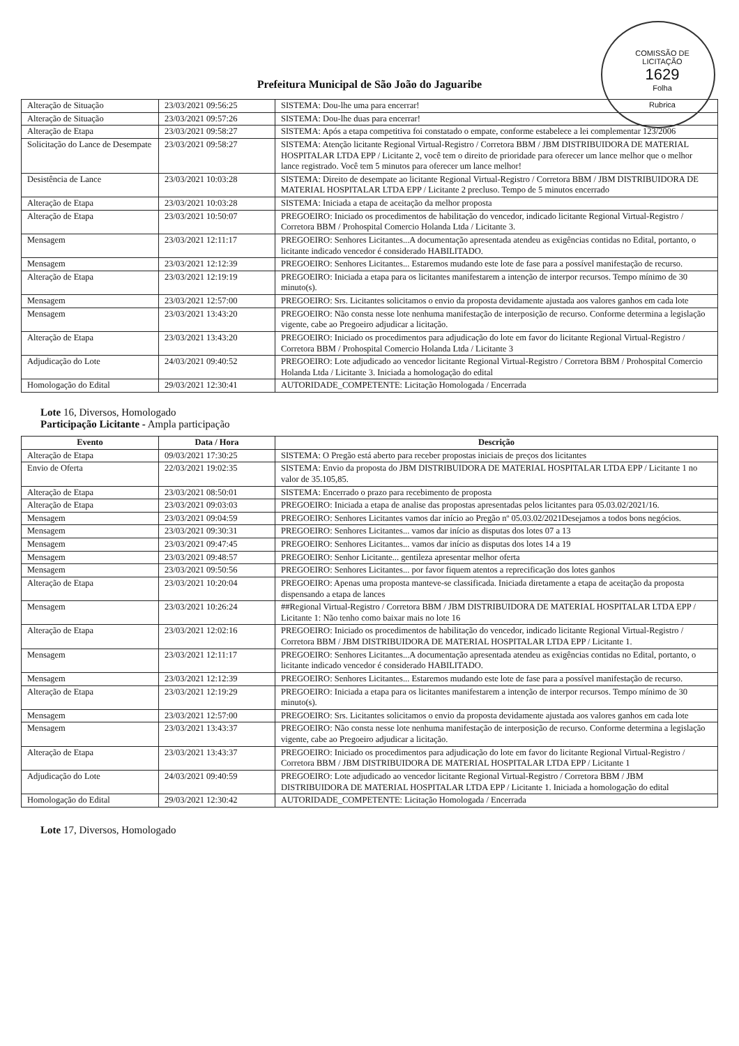COMISSÃO DE LICITAÇÃO
1629
Folha
Rubrica
Prefeitura Municipal de São João do Jaguaribe
| Alteração de Situação | 23/03/2021 09:56:25 | SISTEMA: Dou-lhe uma para encerrar! |
| Alteração de Situação | 23/03/2021 09:57:26 | SISTEMA: Dou-lhe duas para encerrar! |
| Alteração de Etapa | 23/03/2021 09:58:27 | SISTEMA: Após a etapa competitiva foi constatado o empate, conforme estabelece a lei complementar 123/2006 |
| Solicitação do Lance de Desempate | 23/03/2021 09:58:27 | SISTEMA: Atenção licitante Regional Virtual-Registro / Corretora BBM / JBM DISTRIBUIDORA DE MATERIAL HOSPITALAR LTDA EPP / Licitante 2, você tem o direito de prioridade para oferecer um lance melhor que o melhor lance registrado. Você tem 5 minutos para oferecer um lance melhor! |
| Desistência de Lance | 23/03/2021 10:03:28 | SISTEMA: Direito de desempate ao licitante Regional Virtual-Registro / Corretora BBM / JBM DISTRIBUIDORA DE MATERIAL HOSPITALAR LTDA EPP / Licitante 2 precluso. Tempo de 5 minutos encerrado |
| Alteração de Etapa | 23/03/2021 10:03:28 | SISTEMA: Iniciada a etapa de aceitação da melhor proposta |
| Alteração de Etapa | 23/03/2021 10:50:07 | PREGOEIRO: Iniciado os procedimentos de habilitação do vencedor, indicado licitante Regional Virtual-Registro / Corretora BBM / Prohospital Comercio Holanda Ltda / Licitante 3. |
| Mensagem | 23/03/2021 12:11:17 | PREGOEIRO: Senhores Licitantes...A documentação apresentada atendeu as exigências contidas no Edital, portanto, o licitante indicado vencedor é considerado HABILITADO. |
| Mensagem | 23/03/2021 12:12:39 | PREGOEIRO: Senhores Licitantes... Estaremos mudando este lote de fase para a possível manifestação de recurso. |
| Alteração de Etapa | 23/03/2021 12:19:19 | PREGOEIRO: Iniciada a etapa para os licitantes manifestarem a intenção de interpor recursos. Tempo mínimo de 30 minuto(s). |
| Mensagem | 23/03/2021 12:57:00 | PREGOEIRO: Srs. Licitantes solicitamos o envio da proposta devidamente ajustada aos valores ganhos em cada lote |
| Mensagem | 23/03/2021 13:43:20 | PREGOEIRO: Não consta nesse lote nenhuma manifestação de interposição de recurso. Conforme determina a legislação vigente, cabe ao Pregoeiro adjudicar a licitação. |
| Alteração de Etapa | 23/03/2021 13:43:20 | PREGOEIRO: Iniciado os procedimentos para adjudicação do lote em favor do licitante Regional Virtual-Registro / Corretora BBM / Prohospital Comercio Holanda Ltda / Licitante 3 |
| Adjudicação do Lote | 24/03/2021 09:40:52 | PREGOEIRO: Lote adjudicado ao vencedor licitante Regional Virtual-Registro / Corretora BBM / Prohospital Comercio Holanda Ltda / Licitante 3. Iniciada a homologação do edital |
| Homologação do Edital | 29/03/2021 12:30:41 | AUTORIDADE_COMPETENTE: Licitação Homologada / Encerrada |
Lote 16, Diversos, Homologado
Participação Licitante - Ampla participação
| Evento | Data / Hora | Descrição |
| --- | --- | --- |
| Alteração de Etapa | 09/03/2021 17:30:25 | SISTEMA: O Pregão está aberto para receber propostas iniciais de preços dos licitantes |
| Envio de Oferta | 22/03/2021 19:02:35 | SISTEMA: Envio da proposta do JBM DISTRIBUIDORA DE MATERIAL HOSPITALAR LTDA EPP / Licitante 1 no valor de 35.105,85. |
| Alteração de Etapa | 23/03/2021 08:50:01 | SISTEMA: Encerrado o prazo para recebimento de proposta |
| Alteração de Etapa | 23/03/2021 09:03:03 | PREGOEIRO: Iniciada a etapa de analise das propostas apresentadas pelos licitantes para 05.03.02/2021/16. |
| Mensagem | 23/03/2021 09:04:59 | PREGOEIRO: Senhores Licitantes vamos dar início ao Pregão nº 05.03.02/2021Desejamos a todos bons negócios. |
| Mensagem | 23/03/2021 09:30:31 | PREGOEIRO: Senhores Licitantes... vamos dar início as disputas dos lotes 07 a 13 |
| Mensagem | 23/03/2021 09:47:45 | PREGOEIRO: Senhores Licitantes... vamos dar início as disputas dos lotes 14 a 19 |
| Mensagem | 23/03/2021 09:48:57 | PREGOEIRO: Senhor Licitante... gentileza apresentar melhor oferta |
| Mensagem | 23/03/2021 09:50:56 | PREGOEIRO: Senhores Licitantes... por favor fiquem atentos a reprecificação dos lotes ganhos |
| Alteração de Etapa | 23/03/2021 10:20:04 | PREGOEIRO: Apenas uma proposta manteve-se classificada. Iniciada diretamente a etapa de aceitação da proposta dispensando a etapa de lances |
| Mensagem | 23/03/2021 10:26:24 | ##Regional Virtual-Registro / Corretora BBM / JBM DISTRIBUIDORA DE MATERIAL HOSPITALAR LTDA EPP / Licitante 1: Não tenho como baixar mais no lote 16 |
| Alteração de Etapa | 23/03/2021 12:02:16 | PREGOEIRO: Iniciado os procedimentos de habilitação do vencedor, indicado licitante Regional Virtual-Registro / Corretora BBM / JBM DISTRIBUIDORA DE MATERIAL HOSPITALAR LTDA EPP / Licitante 1. |
| Mensagem | 23/03/2021 12:11:17 | PREGOEIRO: Senhores Licitantes...A documentação apresentada atendeu as exigências contidas no Edital, portanto, o licitante indicado vencedor é considerado HABILITADO. |
| Mensagem | 23/03/2021 12:12:39 | PREGOEIRO: Senhores Licitantes... Estaremos mudando este lote de fase para a possível manifestação de recurso. |
| Alteração de Etapa | 23/03/2021 12:19:29 | PREGOEIRO: Iniciada a etapa para os licitantes manifestarem a intenção de interpor recursos. Tempo mínimo de 30 minuto(s). |
| Mensagem | 23/03/2021 12:57:00 | PREGOEIRO: Srs. Licitantes solicitamos o envio da proposta devidamente ajustada aos valores ganhos em cada lote |
| Mensagem | 23/03/2021 13:43:37 | PREGOEIRO: Não consta nesse lote nenhuma manifestação de interposição de recurso. Conforme determina a legislação vigente, cabe ao Pregoeiro adjudicar a licitação. |
| Alteração de Etapa | 23/03/2021 13:43:37 | PREGOEIRO: Iniciado os procedimentos para adjudicação do lote em favor do licitante Regional Virtual-Registro / Corretora BBM / JBM DISTRIBUIDORA DE MATERIAL HOSPITALAR LTDA EPP / Licitante 1 |
| Adjudicação do Lote | 24/03/2021 09:40:59 | PREGOEIRO: Lote adjudicado ao vencedor licitante Regional Virtual-Registro / Corretora BBM / JBM DISTRIBUIDORA DE MATERIAL HOSPITALAR LTDA EPP / Licitante 1. Iniciada a homologação do edital |
| Homologação do Edital | 29/03/2021 12:30:42 | AUTORIDADE_COMPETENTE: Licitação Homologada / Encerrada |
Lote 17, Diversos, Homologado